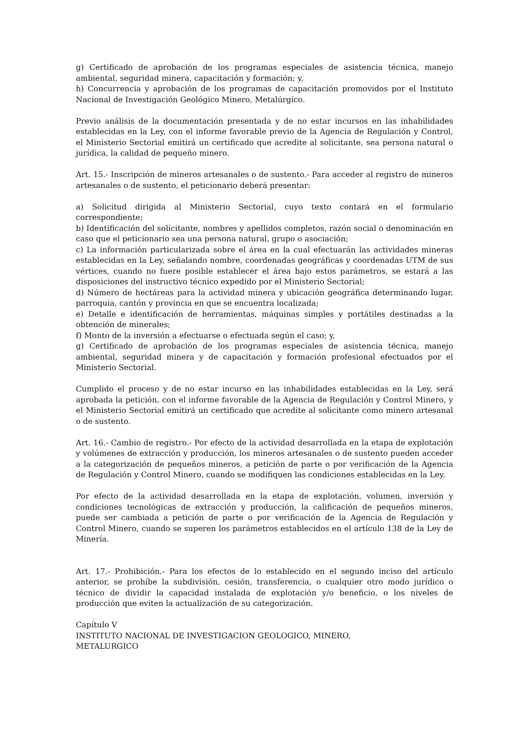g) Certificado de aprobación de los programas especiales de asistencia técnica, manejo ambiental, seguridad minera, capacitación y formación; y,
h) Concurrencia y aprobación de los programas de capacitación promovidos por el Instituto Nacional de Investigación Geológico Minero, Metalúrgico.
Previo análisis de la documentación presentada y de no estar incursos en las inhabilidades establecidas en la Ley, con el informe favorable previo de la Agencia de Regulación y Control, el Ministerio Sectorial emitirá un certificado que acredite al solicitante, sea persona natural o jurídica, la calidad de pequeño minero.
Art. 15.- Inscripción de mineros artesanales o de sustento.- Para acceder al registro de mineros artesanales o de sustento, el peticionario deberá presentar:
a) Solicitud dirigida al Ministerio Sectorial, cuyo texto contará en el formulario correspondiente;
b) Identificación del solicitante, nombres y apellidos completos, razón social o denominación en caso que el peticionario sea una persona natural, grupo o asociación;
c) La información particularizada sobre el área en la cual efectuarán las actividades mineras establecidas en la Ley, señalando nombre, coordenadas geográficas y coordenadas UTM de sus vértices, cuando no fuere posible establecer el área bajo estos parámetros, se estará a las disposiciones del instructivo técnico expedido por el Ministerio Sectorial;
d) Número de hectáreas para la actividad minera y ubicación geográfica determinando lugar, parroquia, cantón y provincia en que se encuentra localizada;
e) Detalle e identificación de herramientas, máquinas simples y portátiles destinadas a la obtención de minerales;
f) Monto de la inversión a efectuarse o efectuada según el caso; y,
g) Certificado de aprobación de los programas especiales de asistencia técnica, manejo ambiental, seguridad minera y de capacitación y formación profesional efectuados por el Ministerio Sectorial.
Cumplido el proceso y de no estar incurso en las inhabilidades establecidas en la Ley, será aprobada la petición, con el informe favorable de la Agencia de Regulación y Control Minero, y el Ministerio Sectorial emitirá un certificado que acredite al solicitante como minero artesanal o de sustento.
Art. 16.- Cambio de registro.- Por efecto de la actividad desarrollada en la etapa de explotación y volúmenes de extracción y producción, los mineros artesanales o de sustento pueden acceder a la categorización de pequeños mineros, a petición de parte o por verificación de la Agencia de Regulación y Control Minero, cuando se modifiquen las condiciones establecidas en la Ley.
Por efecto de la actividad desarrollada en la etapa de explotación, volumen, inversión y condiciones tecnológicas de extracción y producción, la calificación de pequeños mineros, puede ser cambiada a petición de parte o por verificación de la Agencia de Regulación y Control Minero, cuando se superen los parámetros establecidos en el artículo 138 de la Ley de Minería.
Art. 17.- Prohibición.- Para los efectos de lo establecido en el segundo inciso del artículo anterior, se prohíbe la subdivisión, cesión, transferencia, o cualquier otro modo jurídico o técnico de dividir la capacidad instalada de explotación y/o beneficio, o los niveles de producción que eviten la actualización de su categorización.
Capítulo V
INSTITUTO NACIONAL DE INVESTIGACION GEOLOGICO, MINERO,
METALURGICO